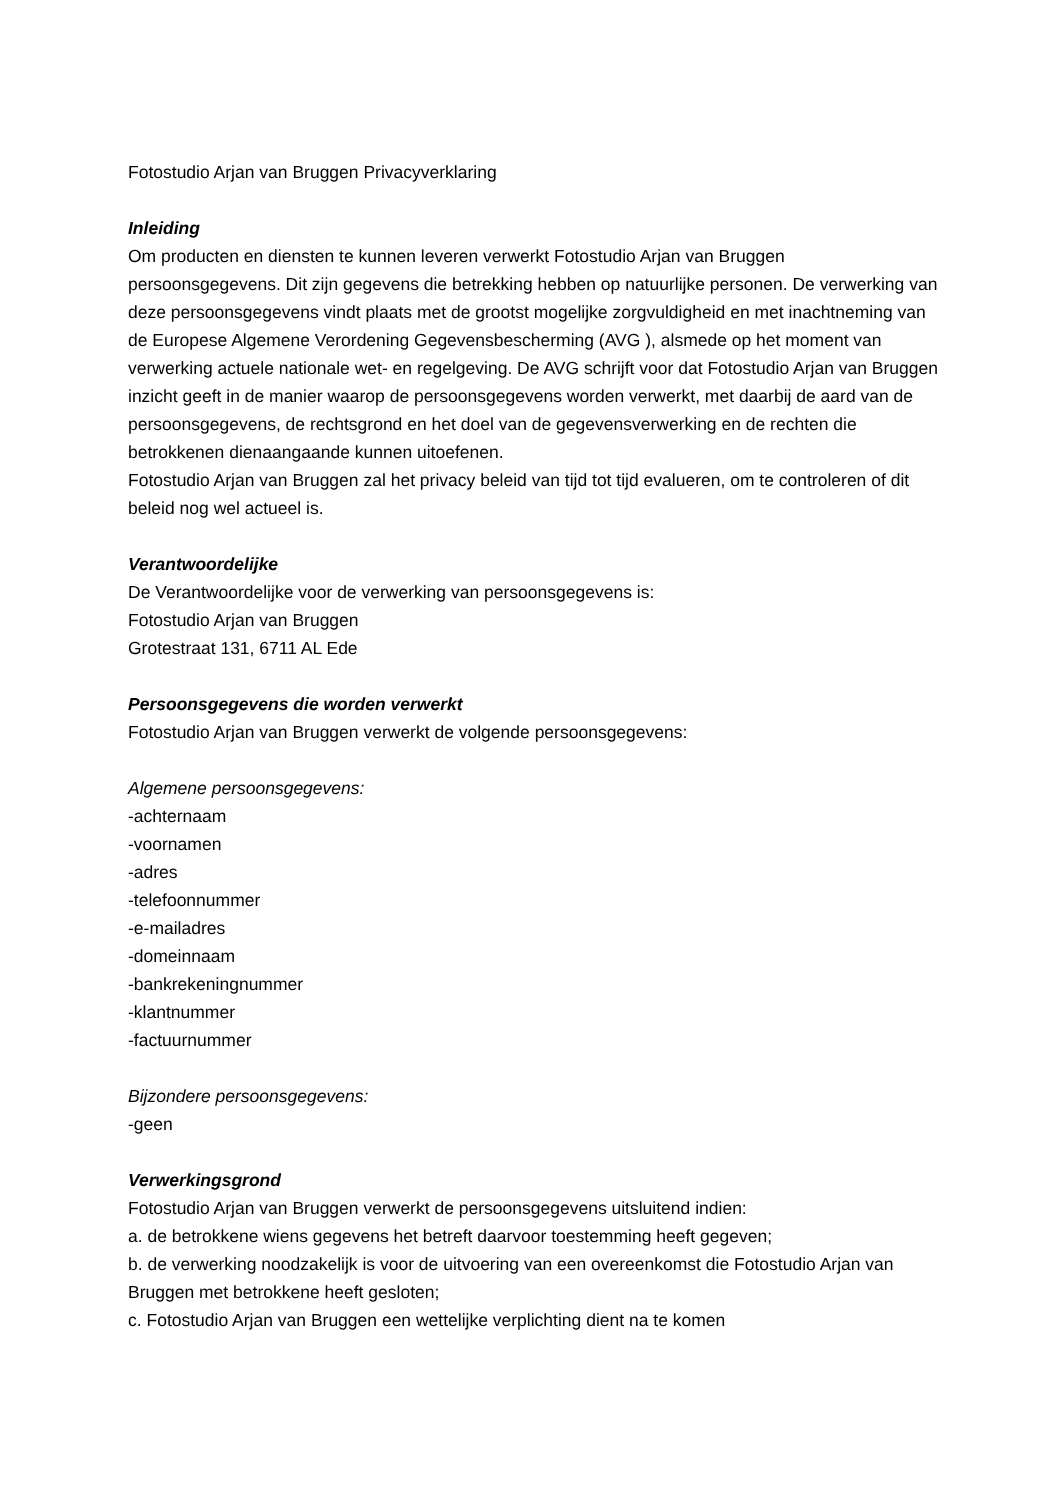Fotostudio Arjan van Bruggen Privacyverklaring
Inleiding
Om producten en diensten te kunnen leveren verwerkt Fotostudio Arjan van Bruggen persoonsgegevens. Dit zijn gegevens die betrekking hebben op natuurlijke personen. De verwerking van deze persoonsgegevens vindt plaats met de grootst mogelijke zorgvuldigheid en met inachtneming van de Europese Algemene Verordening Gegevensbescherming (AVG ), alsmede op het moment van verwerking actuele nationale wet- en regelgeving. De AVG schrijft voor dat Fotostudio Arjan van Bruggen inzicht geeft in de manier waarop de persoonsgegevens worden verwerkt, met daarbij de aard van de persoonsgegevens, de rechtsgrond en het doel van de gegevensverwerking en de rechten die betrokkenen dienaangaande kunnen uitoefenen.
Fotostudio Arjan van Bruggen zal het privacy beleid van tijd tot tijd evalueren, om te controleren of dit beleid nog wel actueel is.
Verantwoordelijke
De Verantwoordelijke voor de verwerking van persoonsgegevens is:
Fotostudio Arjan van Bruggen
Grotestraat 131, 6711 AL Ede
Persoonsgegevens die worden verwerkt
Fotostudio Arjan van Bruggen verwerkt de volgende persoonsgegevens:
Algemene persoonsgegevens:
-achternaam
-voornamen
-adres
-telefoonnummer
-e-mailadres
-domeinnaam
-bankrekeningnummer
-klantnummer
-factuurnummer
Bijzondere persoonsgegevens:
-geen
Verwerkingsgrond
Fotostudio Arjan van Bruggen verwerkt de persoonsgegevens uitsluitend indien:
a. de betrokkene wiens gegevens het betreft daarvoor toestemming heeft gegeven;
b. de verwerking noodzakelijk is voor de uitvoering van een overeenkomst die Fotostudio Arjan van Bruggen met betrokkene heeft gesloten;
c. Fotostudio Arjan van Bruggen een wettelijke verplichting dient na te komen